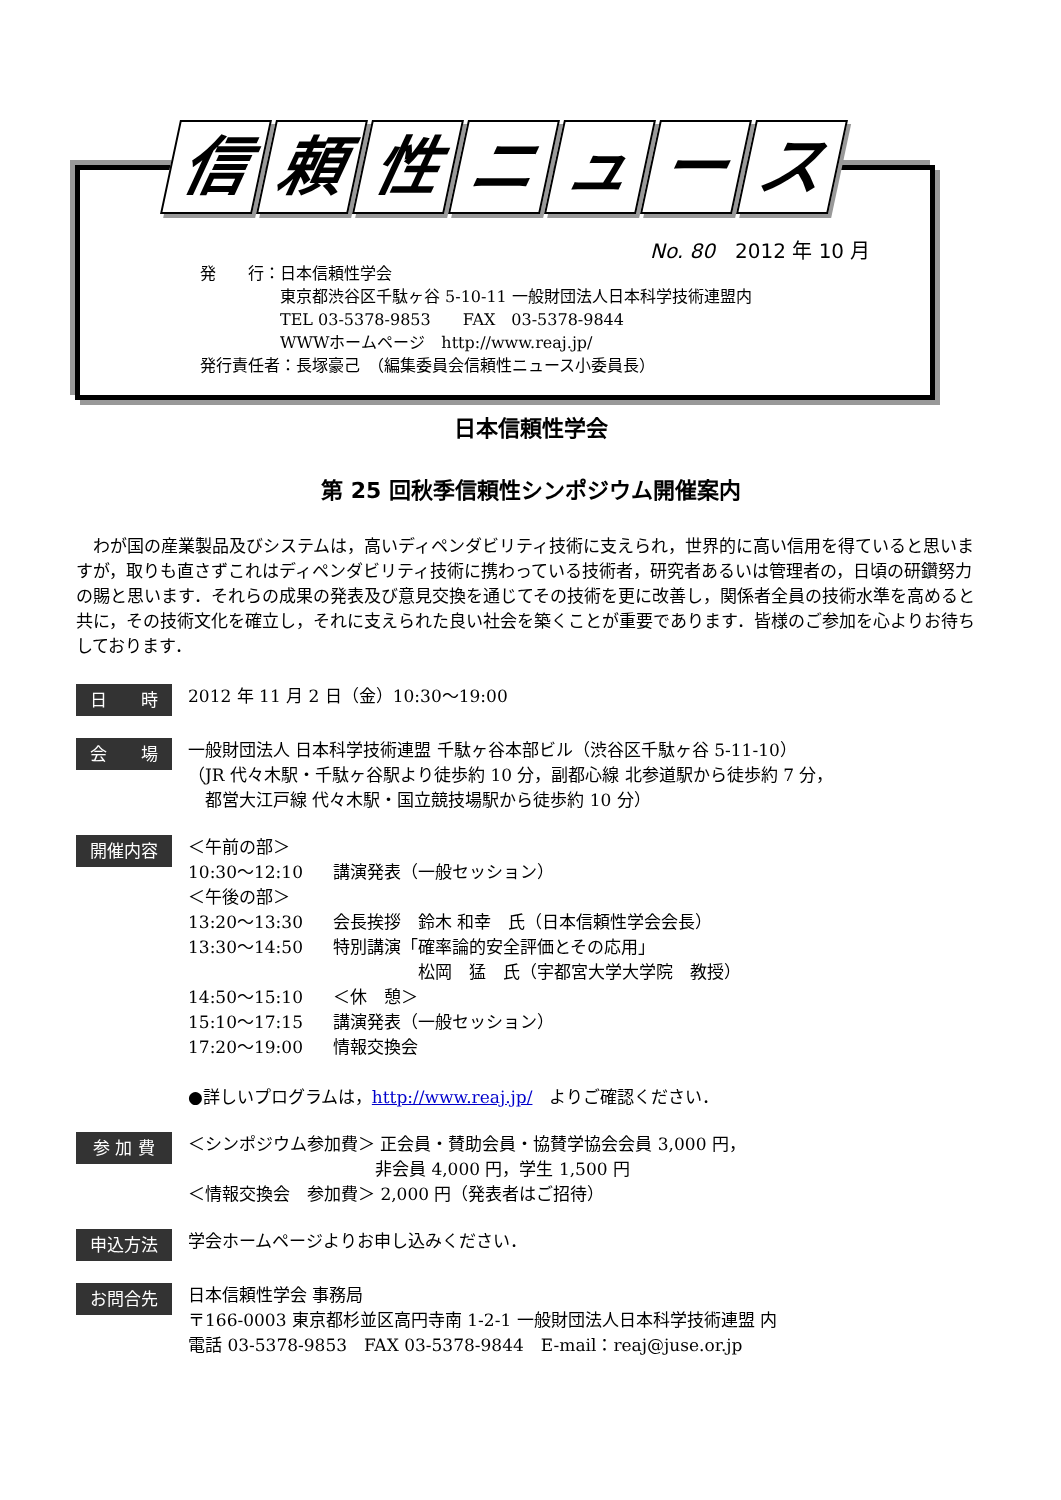信頼性ニュース
No. 80　2012 年 10 月
発　　行：日本信頼性学会
　　　　　東京都渋谷区千駄ヶ谷 5-10-11 一般財団法人日本科学技術連盟内
　　　　　TEL 03-5378-9853　　FAX　03-5378-9844
　　　　　WWWホームページ　http://www.reaj.jp/
発行責任者：長塚豪己　（編集委員会信頼性ニュース小委員長）
日本信頼性学会
第 25 回秋季信頼性シンポジウム開催案内
　わが国の産業製品及びシステムは，高いディペンダビリティ技術に支えられ，世界的に高い信用を得ていると思いますが，取りも直さずこれはディペンダビリティ技術に携わっている技術者，研究者あるいは管理者の，日頃の研鑽努力の賜と思います．それらの成果の発表及び意見交換を通じてその技術を更に改善し，関係者全員の技術水準を高めると共に，その技術文化を確立し，それに支えられた良い社会を築くことが重要であります．皆様のご参加を心よりお待ちしております．
日　　時
2012 年 11 月 2 日（金）10:30～19:00
会　　場
一般財団法人 日本科学技術連盟 千駄ヶ谷本部ビル（渋谷区千駄ヶ谷 5-11-10）
（JR 代々木駅・千駄ヶ谷駅より徒歩約 10 分，副都心線 北参道駅から徒歩約 7 分，
　都営大江戸線 代々木駅・国立競技場駅から徒歩約 10 分）
開催内容
| ＜午前の部＞ | |
| 10:30～12:10 | 講演発表（一般セッション） |
| ＜午後の部＞ | |
| 13:20～13:30 | 会長挨拶 鈴木 和幸 氏（日本信頼性学会会長） |
| 13:30～14:50 | 特別講演「確率論的安全評価とその応用」 松岡 猛 氏（宇都宮大学大学院 教授） |
| 14:50～15:10 | ＜休 憩＞ |
| 15:10～17:15 | 講演発表（一般セッション） |
| 17:20～19:00 | 情報交換会 |
●詳しいプログラムは，http://www.reaj.jp/　よりご確認ください．
参 加 費
＜シンポジウム参加費＞ 正会員・賛助会員・協賛学協会会員 3,000 円，
　　　　　　　　　　　非会員 4,000 円，学生 1,500 円
＜情報交換会　参加費＞ 2,000 円（発表者はご招待）
申込方法
学会ホームページよりお申し込みください．
お問合先
日本信頼性学会 事務局
〒166-0003 東京都杉並区高円寺南 1-2-1 一般財団法人日本科学技術連盟 内
電話 03-5378-9853　FAX 03-5378-9844　E-mail：reaj@juse.or.jp